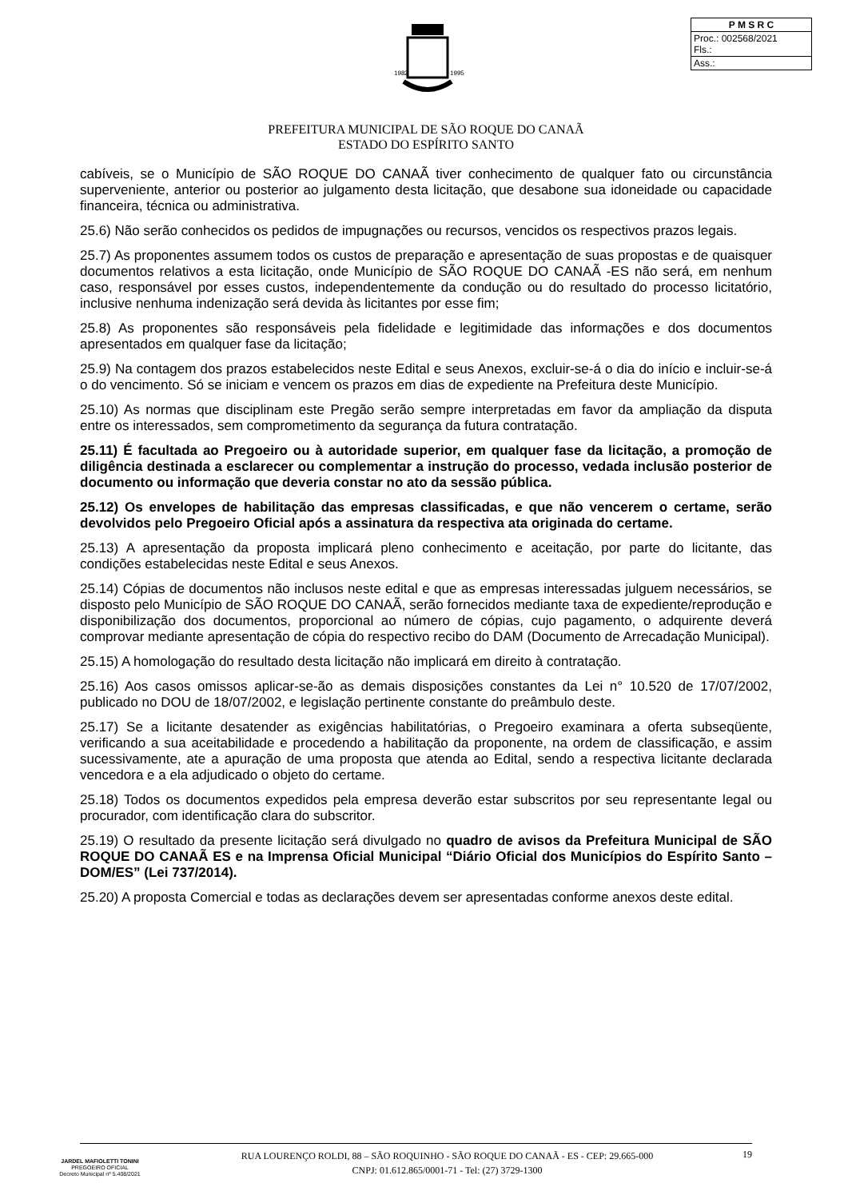1982
1995
| P M S R C |
| --- |
| Proc.: 002568/2021 Fls.: |
| Ass.: |
PREFEITURA MUNICIPAL DE SÃO ROQUE DO CANAÃ
ESTADO DO ESPÍRITO SANTO
cabíveis, se o Município de SÃO ROQUE DO CANAÃ tiver conhecimento de qualquer fato ou circunstância superveniente, anterior ou posterior ao julgamento desta licitação, que desabone sua idoneidade ou capacidade financeira, técnica ou administrativa.
25.6) Não serão conhecidos os pedidos de impugnações ou recursos, vencidos os respectivos prazos legais.
25.7) As proponentes assumem todos os custos de preparação e apresentação de suas propostas e de quaisquer documentos relativos a esta licitação, onde Município de SÃO ROQUE DO CANAÃ -ES não será, em nenhum caso, responsável por esses custos, independentemente da condução ou do resultado do processo licitatório, inclusive nenhuma indenização será devida às licitantes por esse fim;
25.8) As proponentes são responsáveis pela fidelidade e legitimidade das informações e dos documentos apresentados em qualquer fase da licitação;
25.9) Na contagem dos prazos estabelecidos neste Edital e seus Anexos, excluir-se-á o dia do início e incluir-se-á o do vencimento. Só se iniciam e vencem os prazos em dias de expediente na Prefeitura deste Município.
25.10) As normas que disciplinam este Pregão serão sempre interpretadas em favor da ampliação da disputa entre os interessados, sem comprometimento da segurança da futura contratação.
25.11) É facultada ao Pregoeiro ou à autoridade superior, em qualquer fase da licitação, a promoção de diligência destinada a esclarecer ou complementar a instrução do processo, vedada inclusão posterior de documento ou informação que deveria constar no ato da sessão pública.
25.12) Os envelopes de habilitação das empresas classificadas, e que não vencerem o certame, serão devolvidos pelo Pregoeiro Oficial após a assinatura da respectiva ata originada do certame.
25.13) A apresentação da proposta implicará pleno conhecimento e aceitação, por parte do licitante, das condições estabelecidas neste Edital e seus Anexos.
25.14) Cópias de documentos não inclusos neste edital e que as empresas interessadas julguem necessários, se disposto pelo Município de SÃO ROQUE DO CANAÃ, serão fornecidos mediante taxa de expediente/reprodução e disponibilização dos documentos, proporcional ao número de cópias, cujo pagamento, o adquirente deverá comprovar mediante apresentação de cópia do respectivo recibo do DAM (Documento de Arrecadação Municipal).
25.15) A homologação do resultado desta licitação não implicará em direito à contratação.
25.16) Aos casos omissos aplicar-se-ão as demais disposições constantes da Lei n° 10.520 de 17/07/2002, publicado no DOU de 18/07/2002, e legislação pertinente constante do preâmbulo deste.
25.17) Se a licitante desatender as exigências habilitatórias, o Pregoeiro examinara a oferta subseqüente, verificando a sua aceitabilidade e procedendo a habilitação da proponente, na ordem de classificação, e assim sucessivamente, ate a apuração de uma proposta que atenda ao Edital, sendo a respectiva licitante declarada vencedora e a ela adjudicado o objeto do certame.
25.18) Todos os documentos expedidos pela empresa deverão estar subscritos por seu representante legal ou procurador, com identificação clara do subscritor.
25.19) O resultado da presente licitação será divulgado no quadro de avisos da Prefeitura Municipal de SÃO ROQUE DO CANAÃ ES e na Imprensa Oficial Municipal “Diário Oficial dos Municípios do Espírito Santo – DOM/ES” (Lei 737/2014).
25.20) A proposta Comercial e todas as declarações devem ser apresentadas conforme anexos deste edital.
JARDEL MAFIOLETTI TONINI
PREGOEIRO OFICIAL
Decreto Municipal nº 5.408/2021
RUA LOURENÇO ROLDI, 88 – SÃO ROQUINHO - SÃO ROQUE DO CANAÃ - ES - CEP: 29.665-000
CNPJ: 01.612.865/0001-71 - Tel: (27) 3729-1300
19